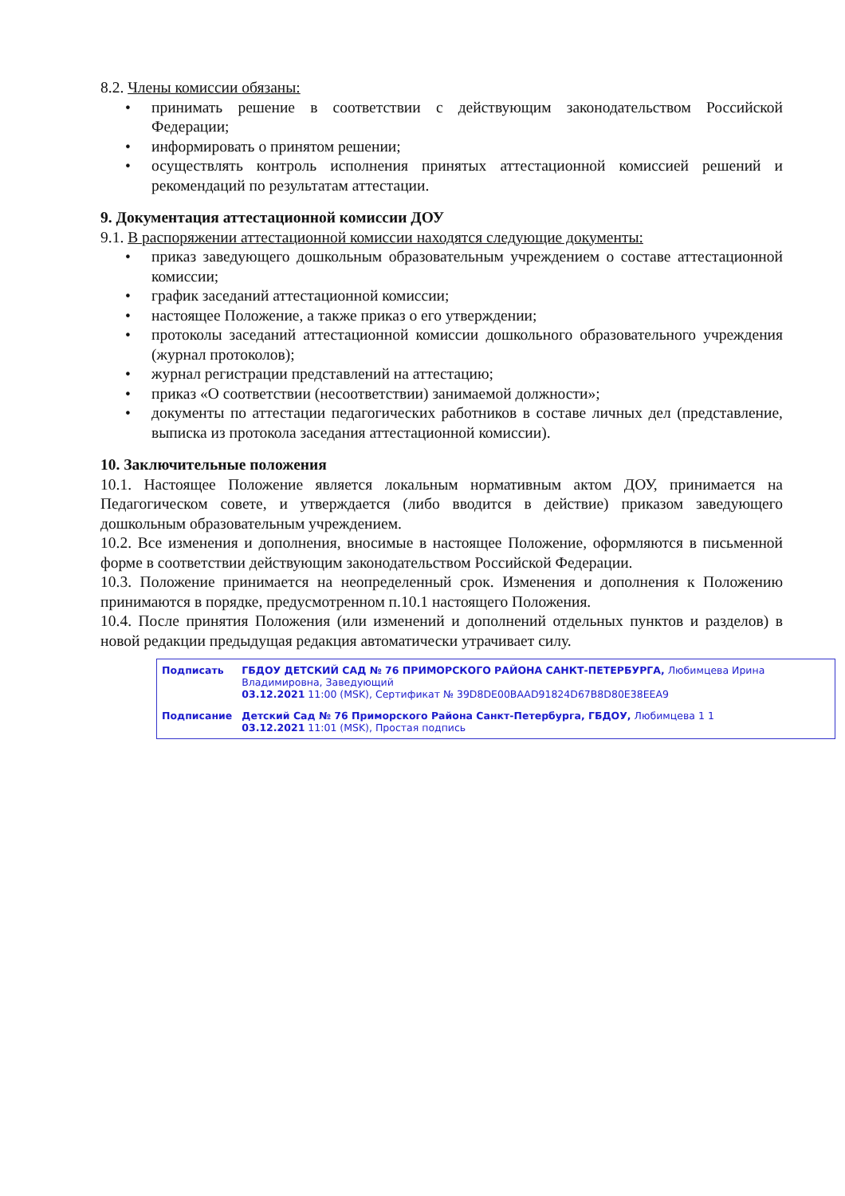8.2. Члены комиссии обязаны:
• принимать решение в соответствии с действующим законодательством Российской Федерации;
• информировать о принятом решении;
• осуществлять контроль исполнения принятых аттестационной комиссией решений и рекомендаций по результатам аттестации.
9. Документация аттестационной комиссии ДОУ
9.1. В распоряжении аттестационной комиссии находятся следующие документы:
• приказ заведующего дошкольным образовательным учреждением о составе аттестационной комиссии;
• график заседаний аттестационной комиссии;
• настоящее Положение, а также приказ о его утверждении;
• протоколы заседаний аттестационной комиссии дошкольного образовательного учреждения (журнал протоколов);
• журнал регистрации представлений на аттестацию;
• приказ «О соответствии (несоответствии) занимаемой должности»;
• документы по аттестации педагогических работников в составе личных дел (представление, выписка из протокола заседания аттестационной комиссии).
10. Заключительные положения
10.1. Настоящее Положение является локальным нормативным актом ДОУ, принимается на Педагогическом совете, и утверждается (либо вводится в действие) приказом заведующего дошкольным образовательным учреждением.
10.2. Все изменения и дополнения, вносимые в настоящее Положение, оформляются в письменной форме в соответствии действующим законодательством Российской Федерации.
10.3. Положение принимается на неопределенный срок. Изменения и дополнения к Положению принимаются в порядке, предусмотренном п.10.1 настоящего Положения.
10.4. После принятия Положения (или изменений и дополнений отдельных пунктов и разделов) в новой редакции предыдущая редакция автоматически утрачивает силу.
| Подписать | ГБДОУ ДЕТСКИЙ САД № 76 ПРИМОРСКОГО РАЙОНА САНКТ-ПЕТЕРБУРГА, Любимцева Ирина Владимировна, Заведующий 03.12.2021 11:00 (MSK), Сертификат № 39D8DE00BAAD91824D67B8D80E38EEA9 |
| Подписание | Детский Сад № 76 Приморского Района Санкт-Петербурга, ГБДОУ, Любимцева 1 1 03.12.2021 11:01 (MSK), Простая подпись |